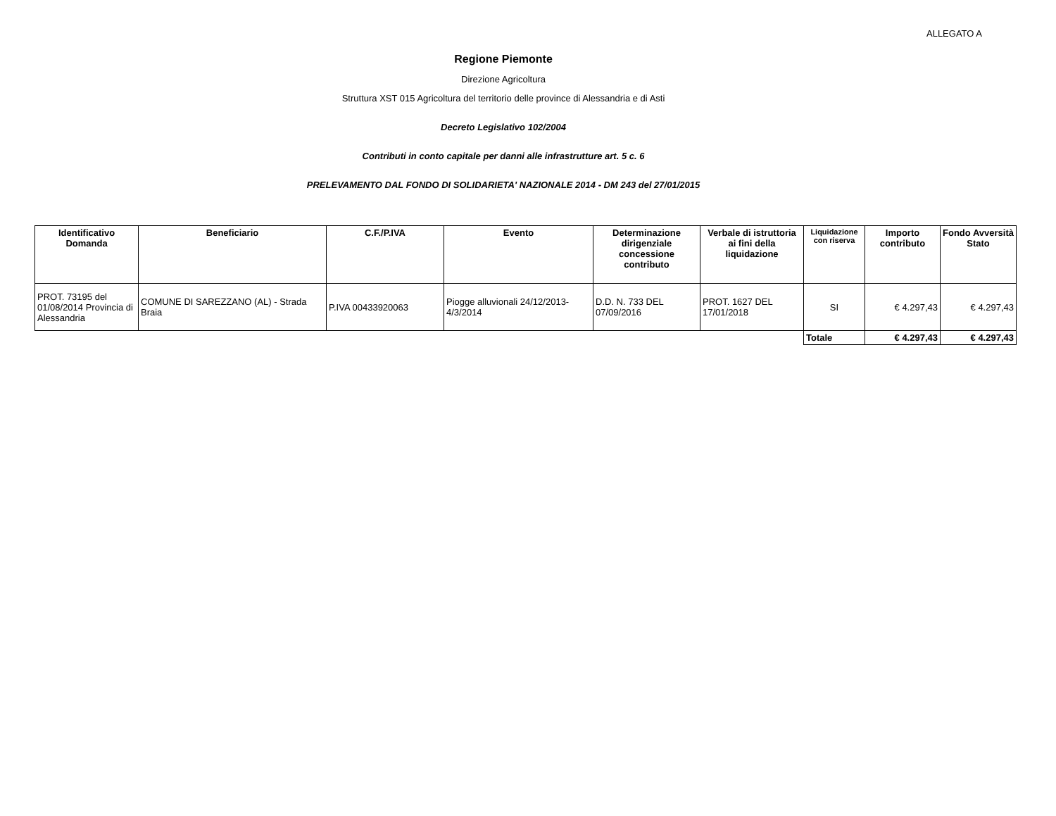ALLEGATO A
Regione Piemonte
Direzione Agricoltura
Struttura XST 015 Agricoltura del territorio delle province di Alessandria e di Asti
Decreto Legislativo 102/2004
Contributi in conto capitale per danni alle infrastrutture art. 5 c. 6
PRELEVAMENTO DAL FONDO DI SOLIDARIETA' NAZIONALE 2014 - DM 243 del 27/01/2015
| Identificativo Domanda | Beneficiario | C.F./P.IVA | Evento | Determinazione dirigenziale concessione contributo | Verbale di istruttoria ai fini della liquidazione | Liquidazione con riserva | Importo contributo | Fondo Avversità Stato |
| --- | --- | --- | --- | --- | --- | --- | --- | --- |
| PROT. 73195 del 01/08/2014 Provincia di Alessandria | COMUNE DI SAREZZANO (AL) - Strada Braia | P.IVA 00433920063 | Piogge alluvionali 24/12/2013-4/3/2014 | D.D. N. 733 DEL 07/09/2016 | PROT. 1627 DEL 17/01/2018 | SI | € 4.297,43 | € 4.297,43 |
| | | | | | | Totale | € 4.297,43 | € 4.297,43 |